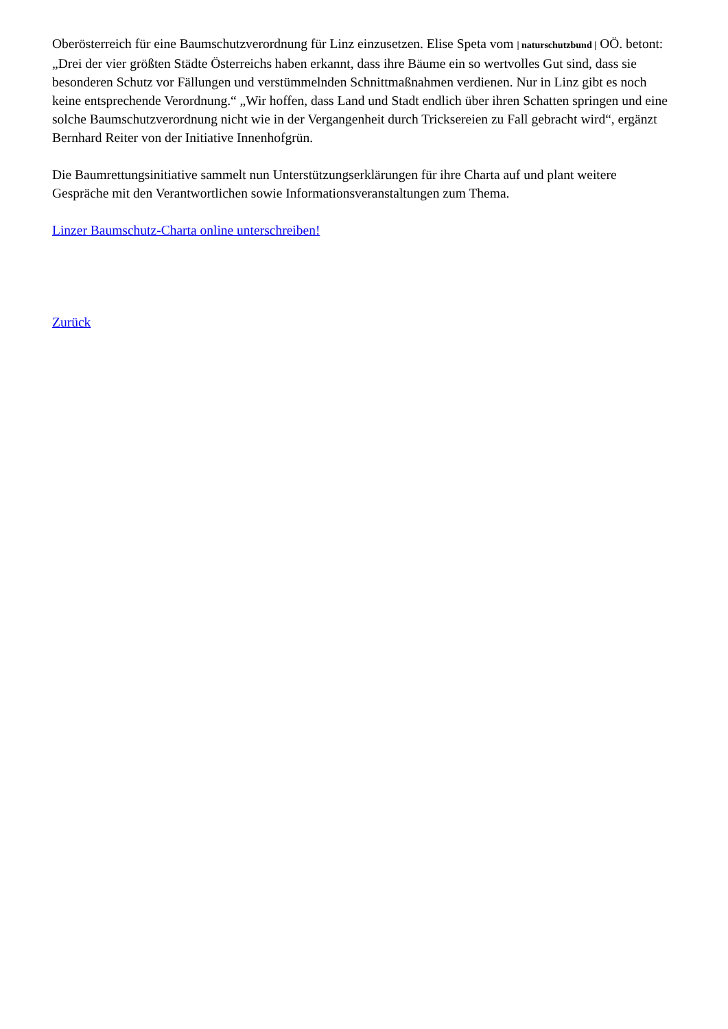Oberösterreich für eine Baumschutzverordnung für Linz einzusetzen. Elise Speta vom | naturschutzbund | OÖ. betont: „Drei der vier größten Städte Österreichs haben erkannt, dass ihre Bäume ein so wertvolles Gut sind, dass sie besonderen Schutz vor Fällungen und verstümmelnden Schnittmaßnahmen verdienen. Nur in Linz gibt es noch keine entsprechende Verordnung.“ „Wir hoffen, dass Land und Stadt endlich über ihren Schatten springen und eine solche Baumschutzverordnung nicht wie in der Vergangenheit durch Tricksereien zu Fall gebracht wird“, ergänzt Bernhard Reiter von der Initiative Innenhofgrün.
Die Baumrettungsinitiative sammelt nun Unterstützungserklärungen für ihre Charta auf und plant weitere Gespräche mit den Verantwortlichen sowie Informationsveranstaltungen zum Thema.
Linzer Baumschutz-Charta online unterschreiben!
Zurück